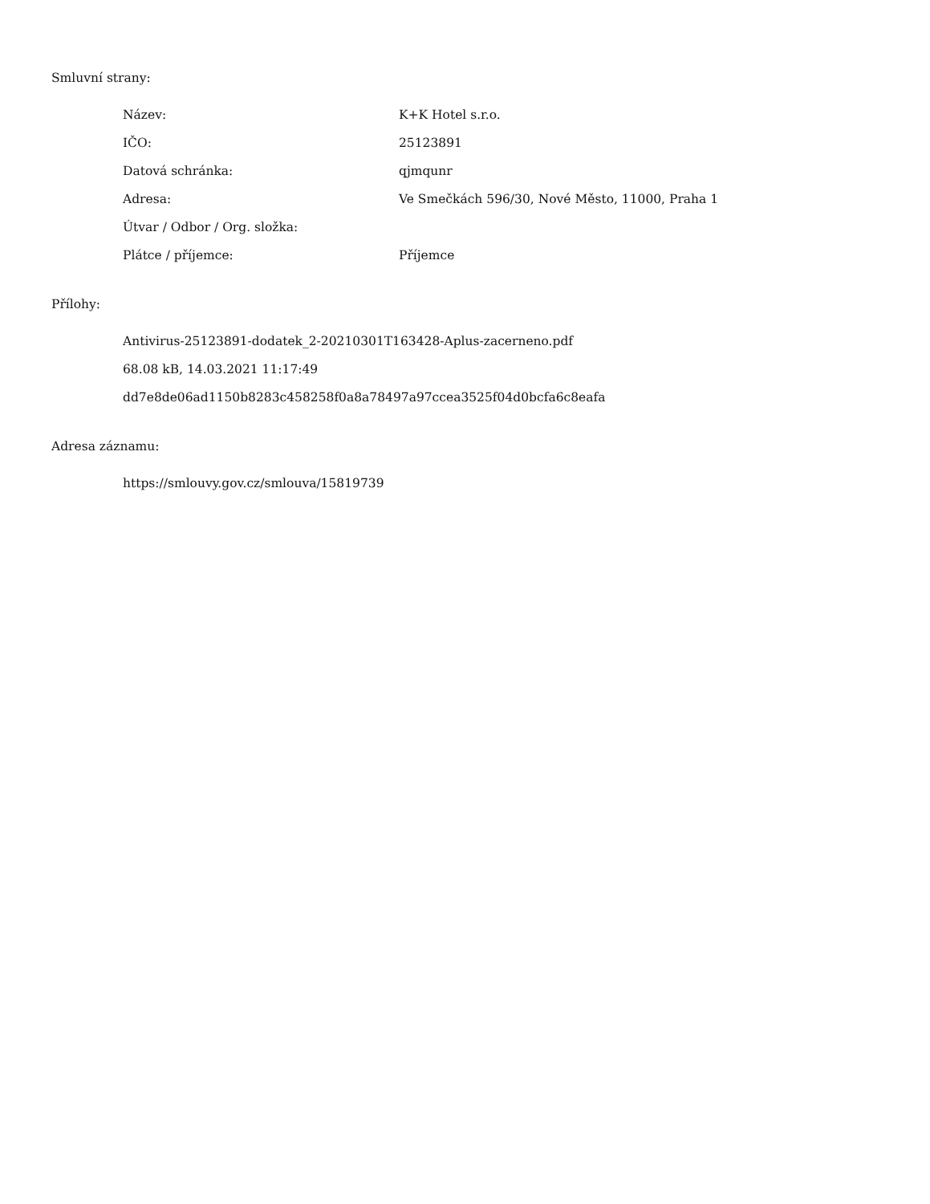Smluvní strany:
| Název: | K+K Hotel s.r.o. |
| IČO: | 25123891 |
| Datová schránka: | qjmqunr |
| Adresa: | Ve Smečkách 596/30, Nové Město, 11000, Praha 1 |
| Útvar / Odbor / Org. složka: | |
| Plátce / příjemce: | Příjemce |
Přílohy:
Antivirus-25123891-dodatek_2-20210301T163428-Aplus-zacerneno.pdf
68.08 kB, 14.03.2021 11:17:49
dd7e8de06ad1150b8283c458258f0a8a78497a97ccea3525f04d0bcfa6c8eafa
Adresa záznamu:
https://smlouvy.gov.cz/smlouva/15819739